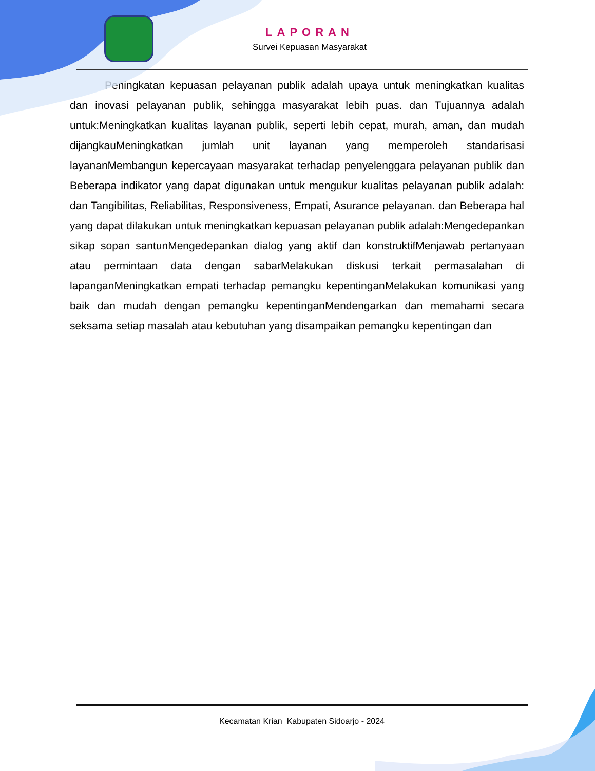LAPORAN
Survei Kepuasan Masyarakat
Peningkatan kepuasan pelayanan publik adalah upaya untuk meningkatkan kualitas dan inovasi pelayanan publik, sehingga masyarakat lebih puas. dan Tujuannya adalah untuk:Meningkatkan kualitas layanan publik, seperti lebih cepat, murah, aman, dan mudah dijangkauMeningkatkan jumlah unit layanan yang memperoleh standarisasi layananMembangun kepercayaan masyarakat terhadap penyelenggara pelayanan publik dan Beberapa indikator yang dapat digunakan untuk mengukur kualitas pelayanan publik adalah: dan Tangibilitas, Reliabilitas, Responsiveness, Empati, Asurance pelayanan. dan Beberapa hal yang dapat dilakukan untuk meningkatkan kepuasan pelayanan publik adalah:Mengedepankan sikap sopan santunMengedepankan dialog yang aktif dan konstruktifMenjawab pertanyaan atau permintaan data dengan sabarMelakukan diskusi terkait permasalahan di lapanganMeningkatkan empati terhadap pemangku kepentinganMelakukan komunikasi yang baik dan mudah dengan pemangku kepentinganMendengarkan dan memahami secara seksama setiap masalah atau kebutuhan yang disampaikan pemangku kepentingan dan
Kecamatan Krian Kabupaten Sidoarjo - 2024